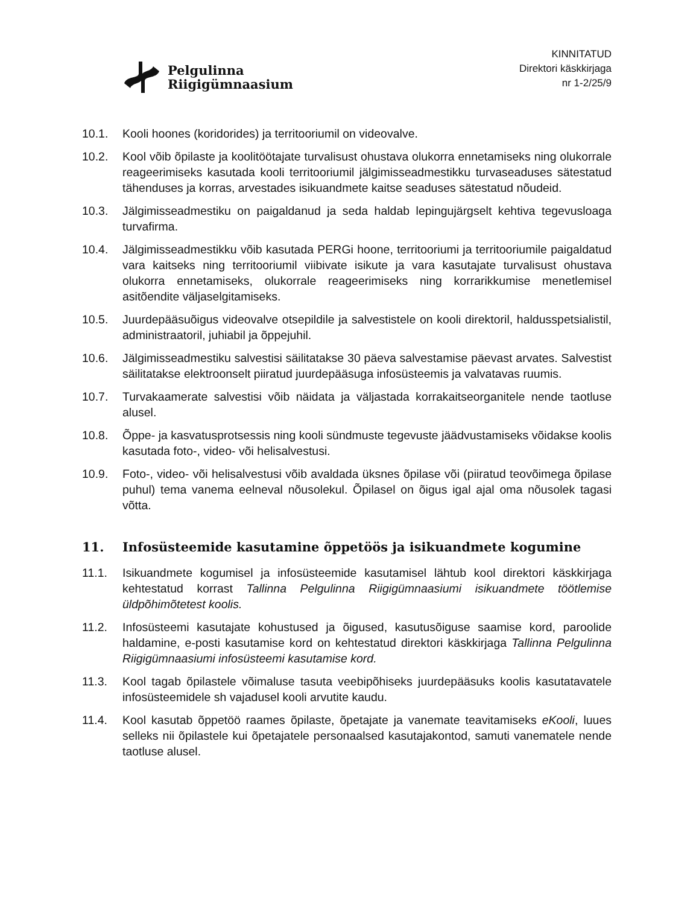Pelgulinna
Riigigümnaasium
KINNITATUD
Direktori käskkirjaga
nr 1-2/25/9
10.1. Kooli hoones (koridorides) ja territooriumil on videovalve.
10.2. Kool võib õpilaste ja koolitöötajate turvalisust ohustava olukorra ennetamiseks ning olukorrale reageerimiseks kasutada kooli territooriumil jälgimisseadmestikku turvaseaduses sätestatud tähenduses ja korras, arvestades isikuandmete kaitse seaduses sätestatud nõudeid.
10.3. Jälgimisseadmestiku on paigaldanud ja seda haldab lepingujärgselt kehtiva tegevusloaga turvafirma.
10.4. Jälgimisseadmestikku võib kasutada PERGi hoone, territooriumi ja territooriumile paigaldatud vara kaitseks ning territooriumil viibivate isikute ja vara kasutajate turvalisust ohustava olukorra ennetamiseks, olukorrale reageerimiseks ning korrarikkumise menetlemisel asitõendite väljaselgitamiseks.
10.5. Juurdepääsuõigus videovalve otsepildile ja salvestistele on kooli direktoril, haldusspetsialistil, administraatoril, juhiabil ja õppejuhil.
10.6. Jälgimisseadmestiku salvestisi säilitatakse 30 päeva salvestamise päevast arvates. Salvestist säilitatakse elektroonselt piiratud juurdepääsuga infosüsteemis ja valvatavas ruumis.
10.7. Turvakaamerate salvestisi võib näidata ja väljastada korrakaitseorganitele nende taotluse alusel.
10.8. Õppe- ja kasvatusprotsessis ning kooli sündmuste tegevuste jäädvustamiseks võidakse koolis kasutada foto-, video- või helisalvestusi.
10.9. Foto-, video- või helisalvestusi võib avaldada üksnes õpilase või (piiratud teovõimega õpilase puhul) tema vanema eelneval nõusolekul. Õpilasel on õigus igal ajal oma nõusolek tagasi võtta.
11. Infosüsteemide kasutamine õppetöös ja isikuandmete kogumine
11.1. Isikuandmete kogumisel ja infosüsteemide kasutamisel lähtub kool direktori käskkirjaga kehtestatud korrast Tallinna Pelgulinna Riigigümnaasiumi isikuandmete töötlemise üldpõhimõtetest koolis.
11.2. Infosüsteemi kasutajate kohustused ja õigused, kasutusõiguse saamise kord, paroolide haldamine, e-posti kasutamise kord on kehtestatud direktori käskkirjaga Tallinna Pelgulinna Riigigümnaasiumi infosüsteemi kasutamise kord.
11.3. Kool tagab õpilastele võimaluse tasuta veebipõhiseks juurdepääsuks koolis kasutatavatele infosüsteemidele sh vajadusel kooli arvutite kaudu.
11.4. Kool kasutab õppetöö raames õpilaste, õpetajate ja vanemate teavitamiseks eKooli, luues selleks nii õpilastele kui õpetajatele personaalsed kasutajakontod, samuti vanematele nende taotluse alusel.